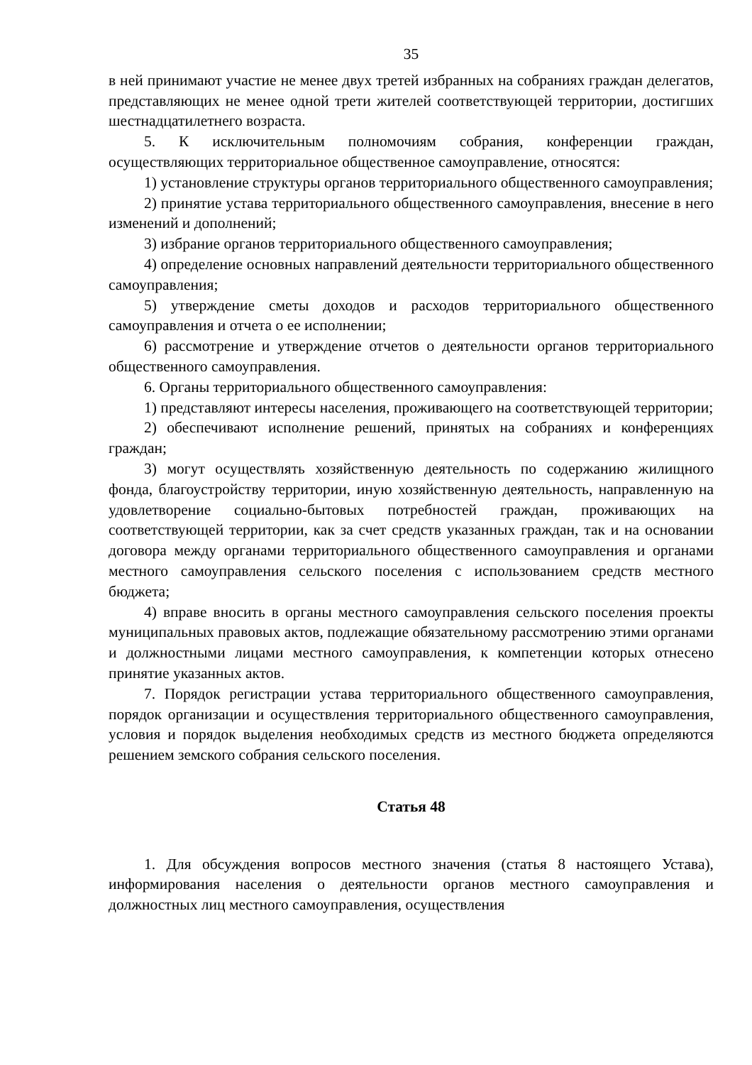35
в ней принимают участие не менее двух третей избранных на собраниях граждан делегатов, представляющих не менее одной трети жителей соответствующей территории, достигших шестнадцатилетнего возраста.
5. К исключительным полномочиям собрания, конференции граждан, осуществляющих территориальное общественное самоуправление, относятся:
1) установление структуры органов территориального общественного самоуправления;
2) принятие устава территориального общественного самоуправления, внесение в него изменений и дополнений;
3) избрание органов территориального общественного самоуправления;
4) определение основных направлений деятельности территориального общественного самоуправления;
5) утверждение сметы доходов и расходов территориального общественного самоуправления и отчета о ее исполнении;
6) рассмотрение и утверждение отчетов о деятельности органов территориального общественного самоуправления.
6. Органы территориального общественного самоуправления:
1) представляют интересы населения, проживающего на соответствующей территории;
2) обеспечивают исполнение решений, принятых на собраниях и конференциях граждан;
3) могут осуществлять хозяйственную деятельность по содержанию жилищного фонда, благоустройству территории, иную хозяйственную деятельность, направленную на удовлетворение социально-бытовых потребностей граждан, проживающих на соответствующей территории, как за счет средств указанных граждан, так и на основании договора между органами территориального общественного самоуправления и органами местного самоуправления сельского поселения с использованием средств местного бюджета;
4) вправе вносить в органы местного самоуправления сельского поселения проекты муниципальных правовых актов, подлежащие обязательному рассмотрению этими органами и должностными лицами местного самоуправления, к компетенции которых отнесено принятие указанных актов.
7. Порядок регистрации устава территориального общественного самоуправления, порядок организации и осуществления территориального общественного самоуправления, условия и порядок выделения необходимых средств из местного бюджета определяются решением земского собрания сельского поселения.
Статья 48
1. Для обсуждения вопросов местного значения (статья 8 настоящего Устава), информирования населения о деятельности органов местного самоуправления и должностных лиц местного самоуправления, осуществления